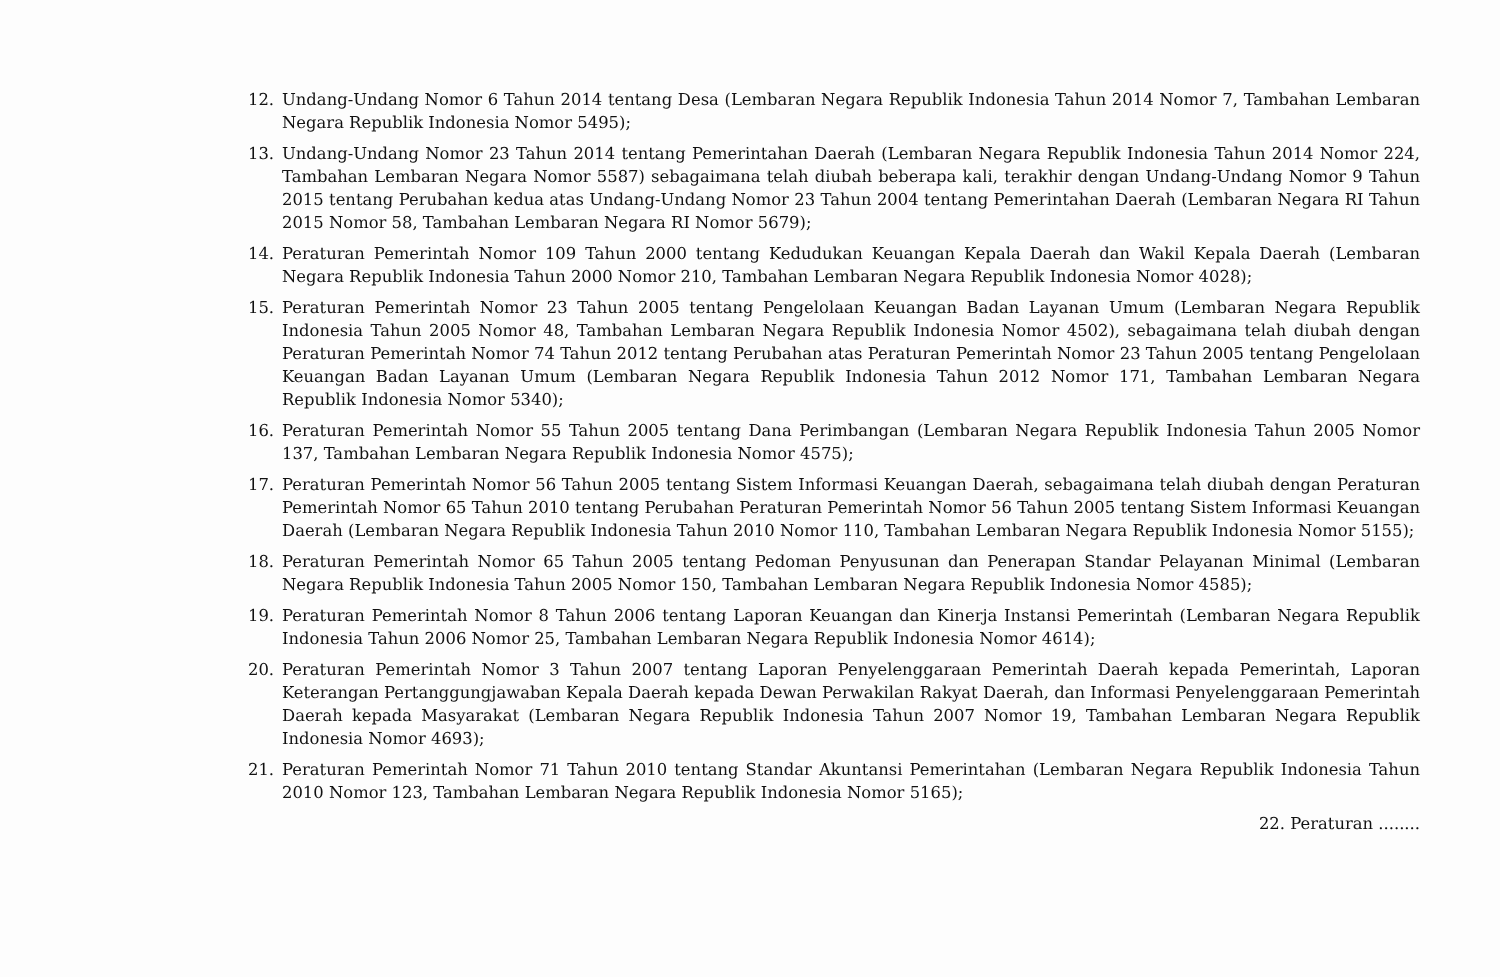12. Undang-Undang Nomor 6 Tahun 2014 tentang Desa (Lembaran Negara Republik Indonesia Tahun 2014 Nomor 7, Tambahan Lembaran Negara Republik Indonesia Nomor 5495);
13. Undang-Undang Nomor 23 Tahun 2014 tentang Pemerintahan Daerah (Lembaran Negara Republik Indonesia Tahun 2014 Nomor 224, Tambahan Lembaran Negara Nomor 5587) sebagaimana telah diubah beberapa kali, terakhir dengan Undang-Undang Nomor 9 Tahun 2015 tentang Perubahan kedua atas Undang-Undang Nomor 23 Tahun 2004 tentang Pemerintahan Daerah (Lembaran Negara RI Tahun 2015 Nomor 58, Tambahan Lembaran Negara RI Nomor 5679);
14. Peraturan Pemerintah Nomor 109 Tahun 2000 tentang Kedudukan Keuangan Kepala Daerah dan Wakil Kepala Daerah (Lembaran Negara Republik Indonesia Tahun 2000 Nomor 210, Tambahan Lembaran Negara Republik Indonesia Nomor 4028);
15. Peraturan Pemerintah Nomor 23 Tahun 2005 tentang Pengelolaan Keuangan Badan Layanan Umum (Lembaran Negara Republik Indonesia Tahun 2005 Nomor 48, Tambahan Lembaran Negara Republik Indonesia Nomor 4502), sebagaimana telah diubah dengan Peraturan Pemerintah Nomor 74 Tahun 2012 tentang Perubahan atas Peraturan Pemerintah Nomor 23 Tahun 2005 tentang Pengelolaan Keuangan Badan Layanan Umum (Lembaran Negara Republik Indonesia Tahun 2012 Nomor 171, Tambahan Lembaran Negara Republik Indonesia Nomor 5340);
16. Peraturan Pemerintah Nomor 55 Tahun 2005 tentang Dana Perimbangan (Lembaran Negara Republik Indonesia Tahun 2005 Nomor 137, Tambahan Lembaran Negara Republik Indonesia Nomor 4575);
17. Peraturan Pemerintah Nomor 56 Tahun 2005 tentang Sistem Informasi Keuangan Daerah, sebagaimana telah diubah dengan Peraturan Pemerintah Nomor 65 Tahun 2010 tentang Perubahan Peraturan Pemerintah Nomor 56 Tahun 2005 tentang Sistem Informasi Keuangan Daerah (Lembaran Negara Republik Indonesia Tahun 2010 Nomor 110, Tambahan Lembaran Negara Republik Indonesia Nomor 5155);
18. Peraturan Pemerintah Nomor 65 Tahun 2005 tentang Pedoman Penyusunan dan Penerapan Standar Pelayanan Minimal (Lembaran Negara Republik Indonesia Tahun 2005 Nomor 150, Tambahan Lembaran Negara Republik Indonesia Nomor 4585);
19. Peraturan Pemerintah Nomor 8 Tahun 2006 tentang Laporan Keuangan dan Kinerja Instansi Pemerintah (Lembaran Negara Republik Indonesia Tahun 2006 Nomor 25, Tambahan Lembaran Negara Republik Indonesia Nomor 4614);
20. Peraturan Pemerintah Nomor 3 Tahun 2007 tentang Laporan Penyelenggaraan Pemerintah Daerah kepada Pemerintah, Laporan Keterangan Pertanggungjawaban Kepala Daerah kepada Dewan Perwakilan Rakyat Daerah, dan Informasi Penyelenggaraan Pemerintah Daerah kepada Masyarakat (Lembaran Negara Republik Indonesia Tahun 2007 Nomor 19, Tambahan Lembaran Negara Republik Indonesia Nomor 4693);
21. Peraturan Pemerintah Nomor 71 Tahun 2010 tentang Standar Akuntansi Pemerintahan (Lembaran Negara Republik Indonesia Tahun 2010 Nomor 123, Tambahan Lembaran Negara Republik Indonesia Nomor 5165);
22. Peraturan ........